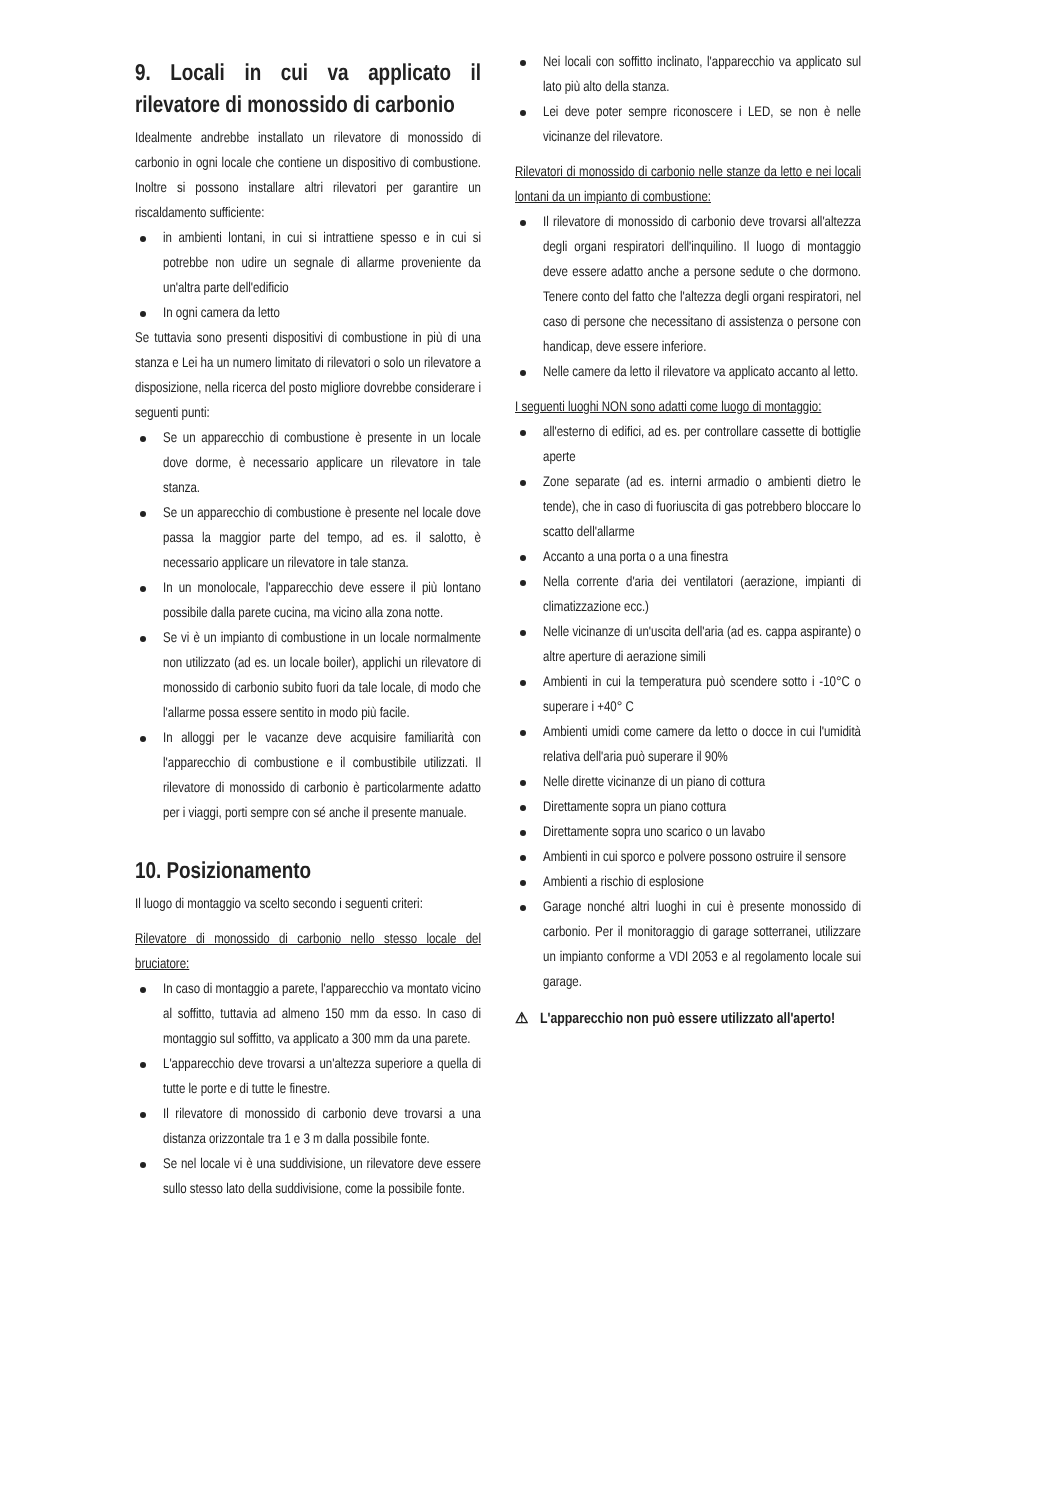9. Locali in cui va applicato il rilevatore di monossido di carbonio
Idealmente andrebbe installato un rilevatore di monossido di carbonio in ogni locale che contiene un dispositivo di combustione. Inoltre si possono installare altri rilevatori per garantire un riscaldamento sufficiente:
in ambienti lontani, in cui si intrattiene spesso e in cui si potrebbe non udire un segnale di allarme proveniente da un'altra parte dell'edificio
In ogni camera da letto
Se tuttavia sono presenti dispositivi di combustione in più di una stanza e Lei ha un numero limitato di rilevatori o solo un rilevatore a disposizione, nella ricerca del posto migliore dovrebbe considerare i seguenti punti:
Se un apparecchio di combustione è presente in un locale dove dorme, è necessario applicare un rilevatore in tale stanza.
Se un apparecchio di combustione è presente nel locale dove passa la maggior parte del tempo, ad es. il salotto, è necessario applicare un rilevatore in tale stanza.
In un monolocale, l'apparecchio deve essere il più lontano possibile dalla parete cucina, ma vicino alla zona notte.
Se vi è un impianto di combustione in un locale normalmente non utilizzato (ad es. un locale boiler), applichi un rilevatore di monossido di carbonio subito fuori da tale locale, di modo che l'allarme possa essere sentito in modo più facile.
In alloggi per le vacanze deve acquisire familiarità con l'apparecchio di combustione e il combustibile utilizzati. Il rilevatore di monossido di carbonio è particolarmente adatto per i viaggi, porti sempre con sé anche il presente manuale.
10. Posizionamento
Il luogo di montaggio va scelto secondo i seguenti criteri:
Rilevatore di monossido di carbonio nello stesso locale del bruciatore:
In caso di montaggio a parete, l'apparecchio va montato vicino al soffitto, tuttavia ad almeno 150 mm da esso. In caso di montaggio sul soffitto, va applicato a 300 mm da una parete.
L'apparecchio deve trovarsi a un'altezza superiore a quella di tutte le porte e di tutte le finestre.
Il rilevatore di monossido di carbonio deve trovarsi a una distanza orizzontale tra 1 e 3 m dalla possibile fonte.
Se nel locale vi è una suddivisione, un rilevatore deve essere sullo stesso lato della suddivisione, come la possibile fonte.
Nei locali con soffitto inclinato, l'apparecchio va applicato sul lato più alto della stanza.
Lei deve poter sempre riconoscere i LED, se non è nelle vicinanze del rilevatore.
Rilevatori di monossido di carbonio nelle stanze da letto e nei locali lontani da un impianto di combustione:
Il rilevatore di monossido di carbonio deve trovarsi all'altezza degli organi respiratori dell'inquilino. Il luogo di montaggio deve essere adatto anche a persone sedute o che dormono. Tenere conto del fatto che l'altezza degli organi respiratori, nel caso di persone che necessitano di assistenza o persone con handicap, deve essere inferiore.
Nelle camere da letto il rilevatore va applicato accanto al letto.
I seguenti luoghi NON sono adatti come luogo di montaggio:
all'esterno di edifici, ad es. per controllare cassette di bottiglie aperte
Zone separate (ad es. interni armadio o ambienti dietro le tende), che in caso di fuoriuscita di gas potrebbero bloccare lo scatto dell'allarme
Accanto a una porta o a una finestra
Nella corrente d'aria dei ventilatori (aerazione, impianti di climatizzazione ecc.)
Nelle vicinanze di un'uscita dell'aria (ad es. cappa aspirante) o altre aperture di aerazione simili
Ambienti in cui la temperatura può scendere sotto i -10°C o superare i +40° C
Ambienti umidi come camere da letto o docce in cui l'umidità relativa dell'aria può superare il 90%
Nelle dirette vicinanze di un piano di cottura
Direttamente sopra un piano cottura
Direttamente sopra uno scarico o un lavabo
Ambienti in cui sporco e polvere possono ostruire il sensore
Ambienti a rischio di esplosione
Garage nonché altri luoghi in cui è presente monossido di carbonio. Per il monitoraggio di garage sotterranei, utilizzare un impianto conforme a VDI 2053 e al regolamento locale sui garage.
⚠ L'apparecchio non può essere utilizzato all'aperto!